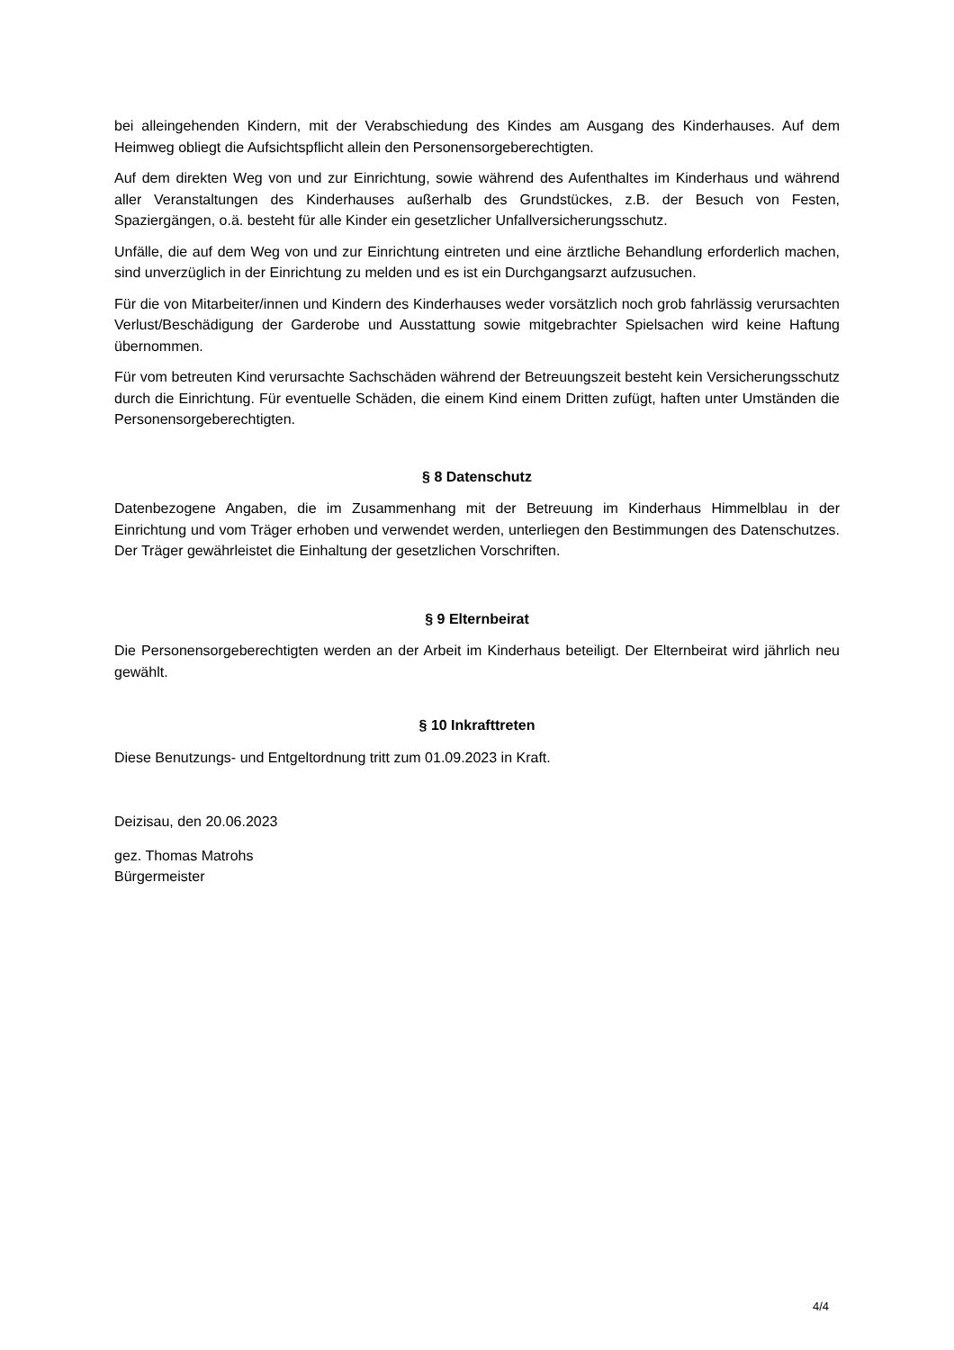bei alleingehenden Kindern, mit der Verabschiedung des Kindes am Ausgang des Kinderhauses. Auf dem Heimweg obliegt die Aufsichtspflicht allein den Personensorgeberechtigten.
Auf dem direkten Weg von und zur Einrichtung, sowie während des Aufenthaltes im Kinderhaus und während aller Veranstaltungen des Kinderhauses außerhalb des Grundstückes, z.B. der Besuch von Festen, Spaziergängen, o.ä. besteht für alle Kinder ein gesetzlicher Unfallversicherungsschutz.
Unfälle, die auf dem Weg von und zur Einrichtung eintreten und eine ärztliche Behandlung erforderlich machen, sind unverzüglich in der Einrichtung zu melden und es ist ein Durchgangsarzt aufzusuchen.
Für die von Mitarbeiter/innen und Kindern des Kinderhauses weder vorsätzlich noch grob fahrlässig verursachten Verlust/Beschädigung der Garderobe und Ausstattung sowie mitgebrachter Spielsachen wird keine Haftung übernommen.
Für vom betreuten Kind verursachte Sachschäden während der Betreuungszeit besteht kein Versicherungsschutz durch die Einrichtung. Für eventuelle Schäden, die einem Kind einem Dritten zufügt, haften unter Umständen die Personensorgeberechtigten.
§ 8 Datenschutz
Datenbezogene Angaben, die im Zusammenhang mit der Betreuung im Kinderhaus Himmelblau in der Einrichtung und vom Träger erhoben und verwendet werden, unterliegen den Bestimmungen des Datenschutzes. Der Träger gewährleistet die Einhaltung der gesetzlichen Vorschriften.
§ 9 Elternbeirat
Die Personensorgeberechtigten werden an der Arbeit im Kinderhaus beteiligt. Der Elternbeirat wird jährlich neu gewählt.
§ 10 Inkrafttreten
Diese Benutzungs- und Entgeltordnung tritt zum 01.09.2023 in Kraft.
Deizisau, den 20.06.2023
gez. Thomas Matrohs
Bürgermeister
4/4